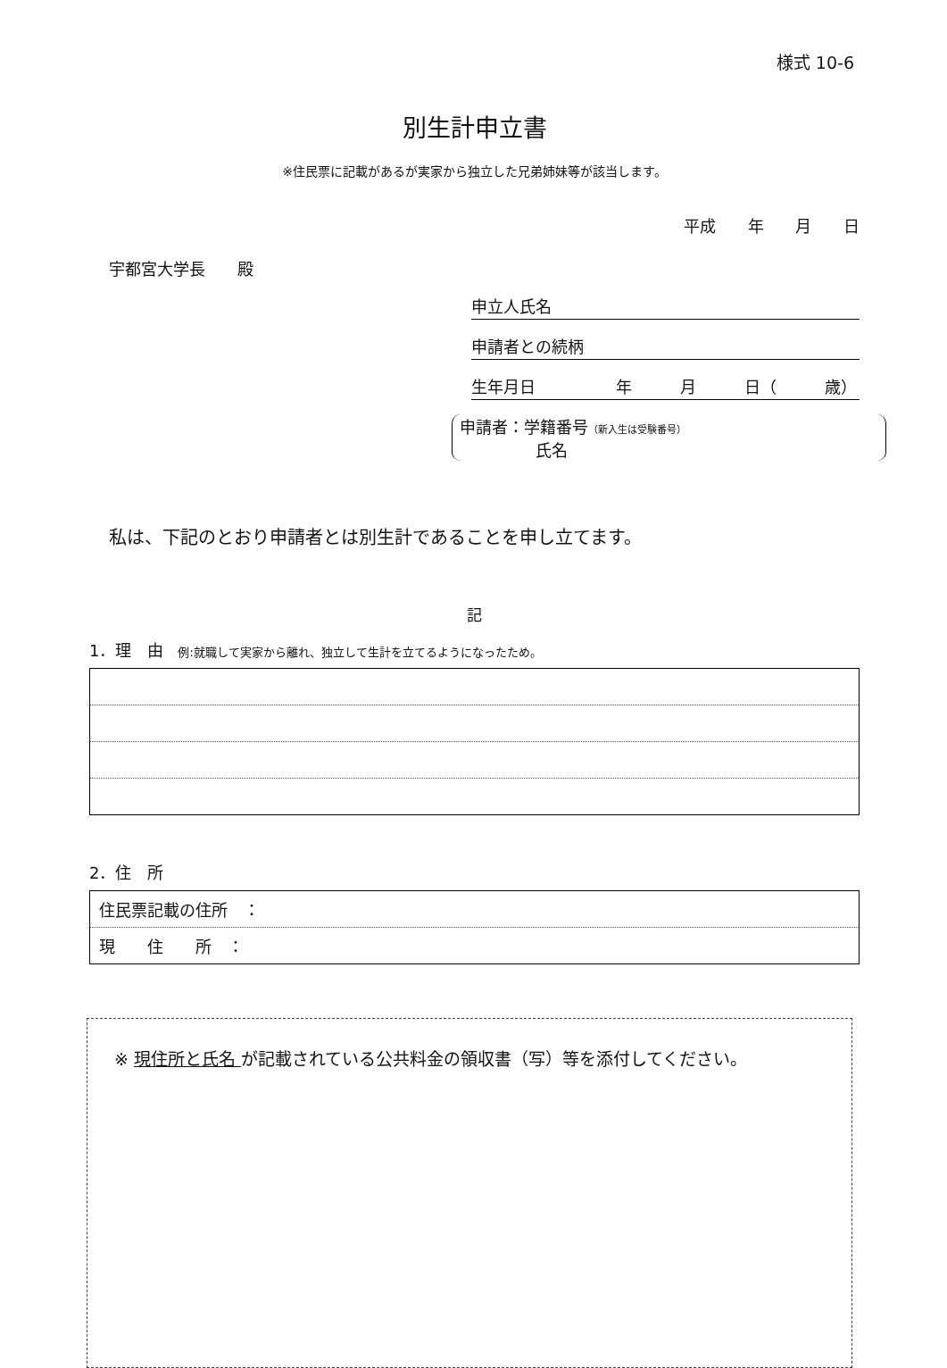様式 10-6
別生計申立書
※住民票に記載があるが実家から独立した兄弟姉妹等が該当します。
平成 年 月 日
宇都宮大学長　　殿
申立人氏名
申請者との続柄
生年月日　　　　　年　　　月　　　日（　　　歳）
申請者：学籍番号（新入生は受験番号）
氏名
私は、下記のとおり申請者とは別生計であることを申し立てます。
記
1．理　由 例:就職して実家から離れ、独立して生計を立てるようになったため。
2．住　所
| 住民票記載の住所 ： |
| 現 住 所 ： |
※ 現住所と氏名 が記載されている公共料金の領収書（写）等を添付してください。